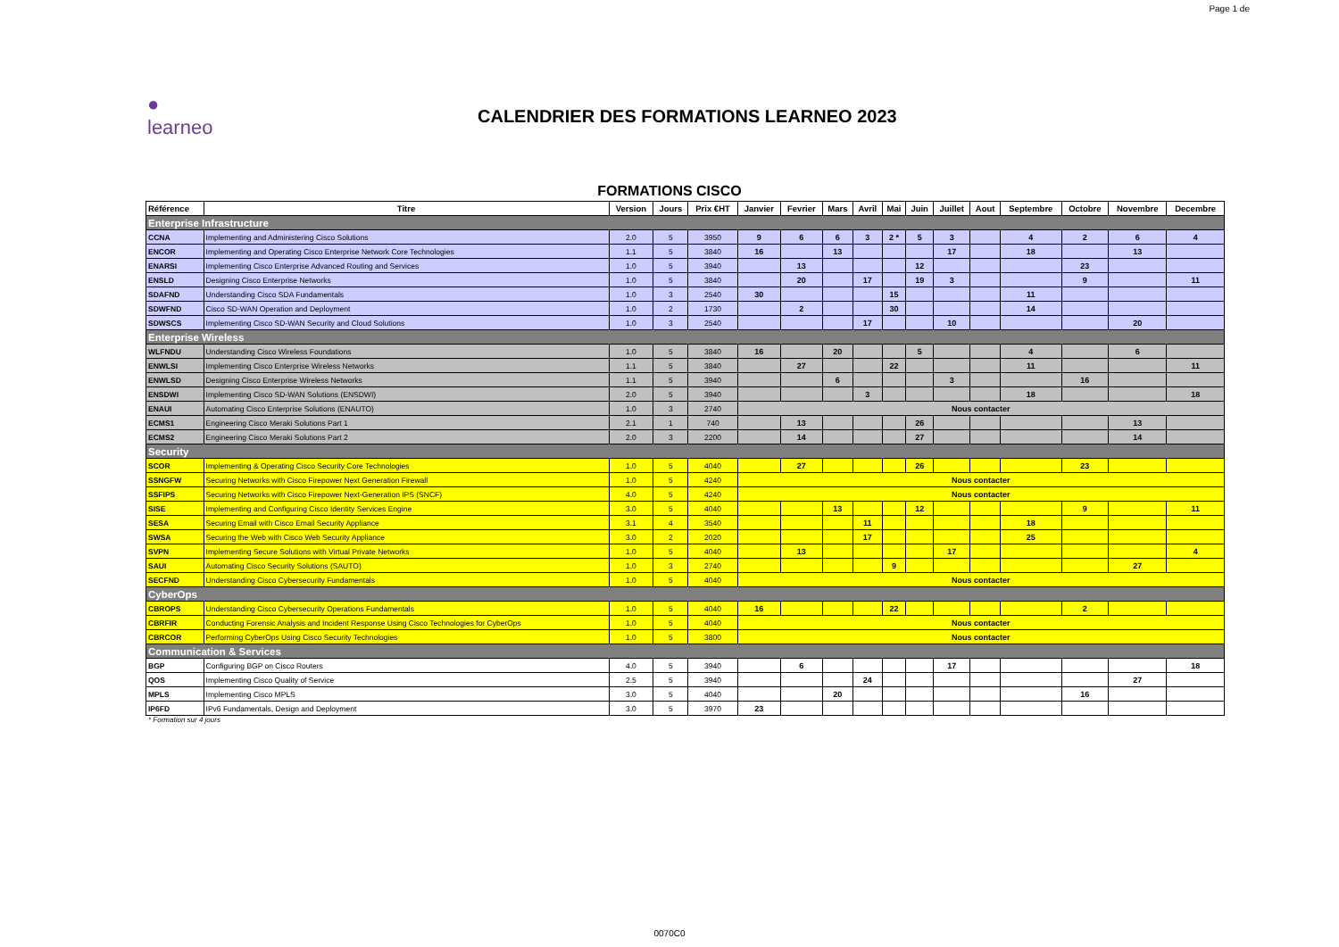Page 1 de
● learneo
CALENDRIER DES FORMATIONS LEARNEO 2023
FORMATIONS CISCO
| Référence | Titre | Version | Jours | Prix €HT | Janvier | Fevrier | Mars | Avril | Mai | Juin | Juillet | Aout | Septembre | Octobre | Novembre | Decembre |
| --- | --- | --- | --- | --- | --- | --- | --- | --- | --- | --- | --- | --- | --- | --- | --- | --- |
| Enterprise Infrastructure | | | | | | | | | | | | | | | | |
| CCNA | Implementing and Administering Cisco Solutions | 2.0 | 5 | 3950 | 9 | 6 | 6 | 3 | 2 * | 5 | 3 | | 4 | 2 | 6 | 4 |
| ENCOR | Implementing and Operating Cisco Enterprise Network Core Technologies | 1.1 | 5 | 3840 | 16 | | 13 | | | | 17 | | 18 | | 13 | |
| ENARSI | Implementing Cisco Enterprise Advanced Routing and Services | 1.0 | 5 | 3940 | | 13 | | | | 12 | | | | 23 | | |
| ENSLD | Designing Cisco Enterprise Networks | 1.0 | 5 | 3840 | | 20 | | 17 | | 19 | 3 | | | 9 | | 11 |
| SDAFND | Understanding Cisco SDA Fundamentals | 1.0 | 3 | 2540 | 30 | | | | 15 | | | | 11 | | | |
| SDWFND | Cisco SD-WAN Operation and Deployment | 1.0 | 2 | 1730 | | 2 | | | 30 | | | | 14 | | | |
| SDWSCS | Implementing Cisco SD-WAN Security and Cloud Solutions | 1.0 | 3 | 2540 | | | | 17 | | | 10 | | | | 20 | |
| Enterprise Wireless | | | | | | | | | | | | | | | | |
| WLFNDU | Understanding Cisco Wireless Foundations | 1.0 | 5 | 3840 | 16 | | 20 | | | 5 | | | 4 | | 6 | |
| ENWLSI | Implementing Cisco Enterprise Wireless Networks | 1.1 | 5 | 3840 | | 27 | | | 22 | | | | 11 | | | 11 |
| ENWLSD | Designing Cisco Enterprise Wireless Networks | 1.1 | 5 | 3940 | | | 6 | | | | 3 | | | 16 | | |
| ENSDWI | Implementing Cisco SD-WAN Solutions (ENSDWI) | 2.0 | 5 | 3940 | | | | 3 | | | | | 18 | | | 18 |
| ENAUI | Automating Cisco Enterprise Solutions (ENAUTO) | 1.0 | 3 | 2740 | Nous contacter | | | | | | | | | | | |
| ECMS1 | Engineering Cisco Meraki Solutions Part 1 | 2.1 | 1 | 740 | | 13 | | | | 26 | | | | | 13 | |
| ECMS2 | Engineering Cisco Meraki Solutions Part 2 | 2.0 | 3 | 2200 | | 14 | | | | 27 | | | | | 14 | |
| Security | | | | | | | | | | | | | | | | |
| SCOR | Implementing & Operating Cisco Security Core Technologies | 1.0 | 5 | 4040 | | 27 | | | | 26 | | | | 23 | | |
| SSNGFW | Securing Networks with Cisco Firepower Next Generation Firewall | 1.0 | 5 | 4240 | Nous contacter | | | | | | | | | | | |
| SSFIPS | Securing Networks with Cisco Firepower Next-Generation IPS (SNCF) | 4.0 | 5 | 4240 | Nous contacter | | | | | | | | | | | |
| SISE | Implementing and Configuring Cisco Identity Services Engine | 3.0 | 5 | 4040 | | | 13 | | | 12 | | | | 9 | | 11 |
| SESA | Securing Email with Cisco Email Security Appliance | 3.1 | 4 | 3540 | | | | 11 | | | | | 18 | | | |
| SWSA | Securing the Web with Cisco Web Security Appliance | 3.0 | 2 | 2020 | | | | 17 | | | | | 25 | | | |
| SVPN | Implementing Secure Solutions with Virtual Private Networks | 1.0 | 5 | 4040 | | 13 | | | | | 17 | | | | | 4 |
| SAUI | Automating Cisco Security Solutions (SAUTO) | 1.0 | 3 | 2740 | | | | | 9 | | | | | | 27 | |
| SECFND | Understanding Cisco Cybersecurity Fundamentals | 1.0 | 5 | 4040 | Nous contacter | | | | | | | | | | | |
| CyberOps | | | | | | | | | | | | | | | | |
| CBROPS | Understanding Cisco Cybersecurity Operations Fundamentals | 1.0 | 5 | 4040 | 16 | | | | 22 | | | | | 2 | | |
| CBRFIR | Conducting Forensic Analysis and Incident Response Using Cisco Technologies for CyberOps | 1.0 | 5 | 4040 | Nous contacter | | | | | | | | | | | |
| CBRCOR | Performing CyberOps Using Cisco Security Technologies | 1.0 | 5 | 3800 | Nous contacter | | | | | | | | | | | |
| Communication & Services | | | | | | | | | | | | | | | | |
| BGP | Configuring BGP on Cisco Routers | 4.0 | 5 | 3940 | | 6 | | | | | 17 | | | | | 18 |
| QOS | Implementing Cisco Quality of Service | 2.5 | 5 | 3940 | | | | 24 | | | | | | | 27 | |
| MPLS | Implementing Cisco MPLS | 3.0 | 5 | 4040 | | | 20 | | | | | | | 16 | | |
| IP6FD | IPv6 Fundamentals, Design and Deployment | 3.0 | 5 | 3970 | 23 | | | | | | | | | | | |
* Formation sur 4 jours
0070C0